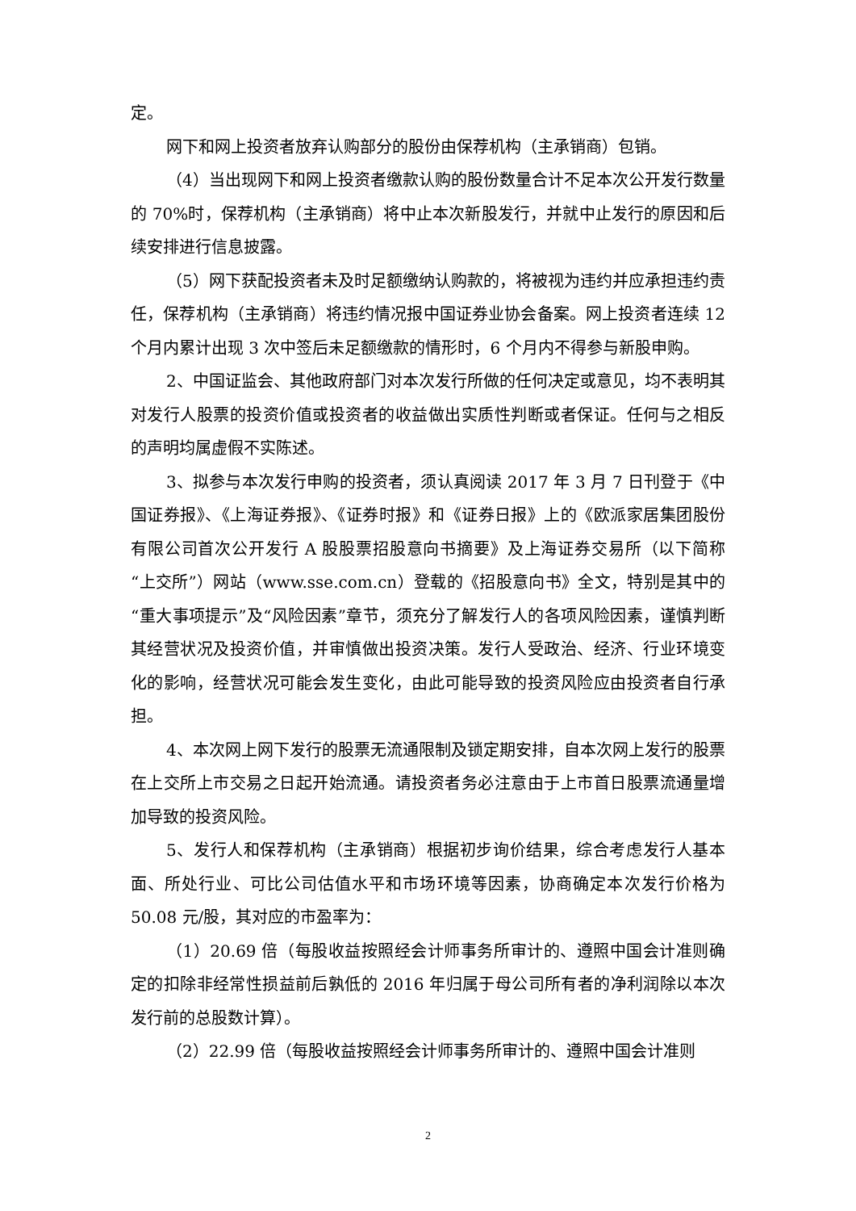定。
网下和网上投资者放弃认购部分的股份由保荐机构（主承销商）包销。
（4）当出现网下和网上投资者缴款认购的股份数量合计不足本次公开发行数量的 70%时，保荐机构（主承销商）将中止本次新股发行，并就中止发行的原因和后续安排进行信息披露。
（5）网下获配投资者未及时足额缴纳认购款的，将被视为违约并应承担违约责任，保荐机构（主承销商）将违约情况报中国证券业协会备案。网上投资者连续 12 个月内累计出现 3 次中签后未足额缴款的情形时，6 个月内不得参与新股申购。
2、中国证监会、其他政府部门对本次发行所做的任何决定或意见，均不表明其对发行人股票的投资价值或投资者的收益做出实质性判断或者保证。任何与之相反的声明均属虚假不实陈述。
3、拟参与本次发行申购的投资者，须认真阅读 2017 年 3 月 7 日刊登于《中国证券报》、《上海证券报》、《证券时报》和《证券日报》上的《欧派家居集团股份有限公司首次公开发行 A 股股票招股意向书摘要》及上海证券交易所（以下简称“上交所”）网站（www.sse.com.cn）登载的《招股意向书》全文，特别是其中的“重大事项提示”及“风险因素”章节，须充分了解发行人的各项风险因素，谨慎判断其经营状况及投资价值，并审慎做出投资决策。发行人受政治、经济、行业环境变化的影响，经营状况可能会发生变化，由此可能导致的投资风险应由投资者自行承担。
4、本次网上网下发行的股票无流通限制及锁定期安排，自本次网上发行的股票在上交所上市交易之日起开始流通。请投资者务必注意由于上市首日股票流通量增加导致的投资风险。
5、发行人和保荐机构（主承销商）根据初步询价结果，综合考虑发行人基本面、所处行业、可比公司估值水平和市场环境等因素，协商确定本次发行价格为 50.08 元/股，其对应的市盈率为：
（1）20.69 倍（每股收益按照经会计师事务所审计的、遵照中国会计准则确定的扣除非经常性损益前后孰低的 2016 年归属于母公司所有者的净利润除以本次发行前的总股数计算）。
（2）22.99 倍（每股收益按照经会计师事务所审计的、遵照中国会计准则
2